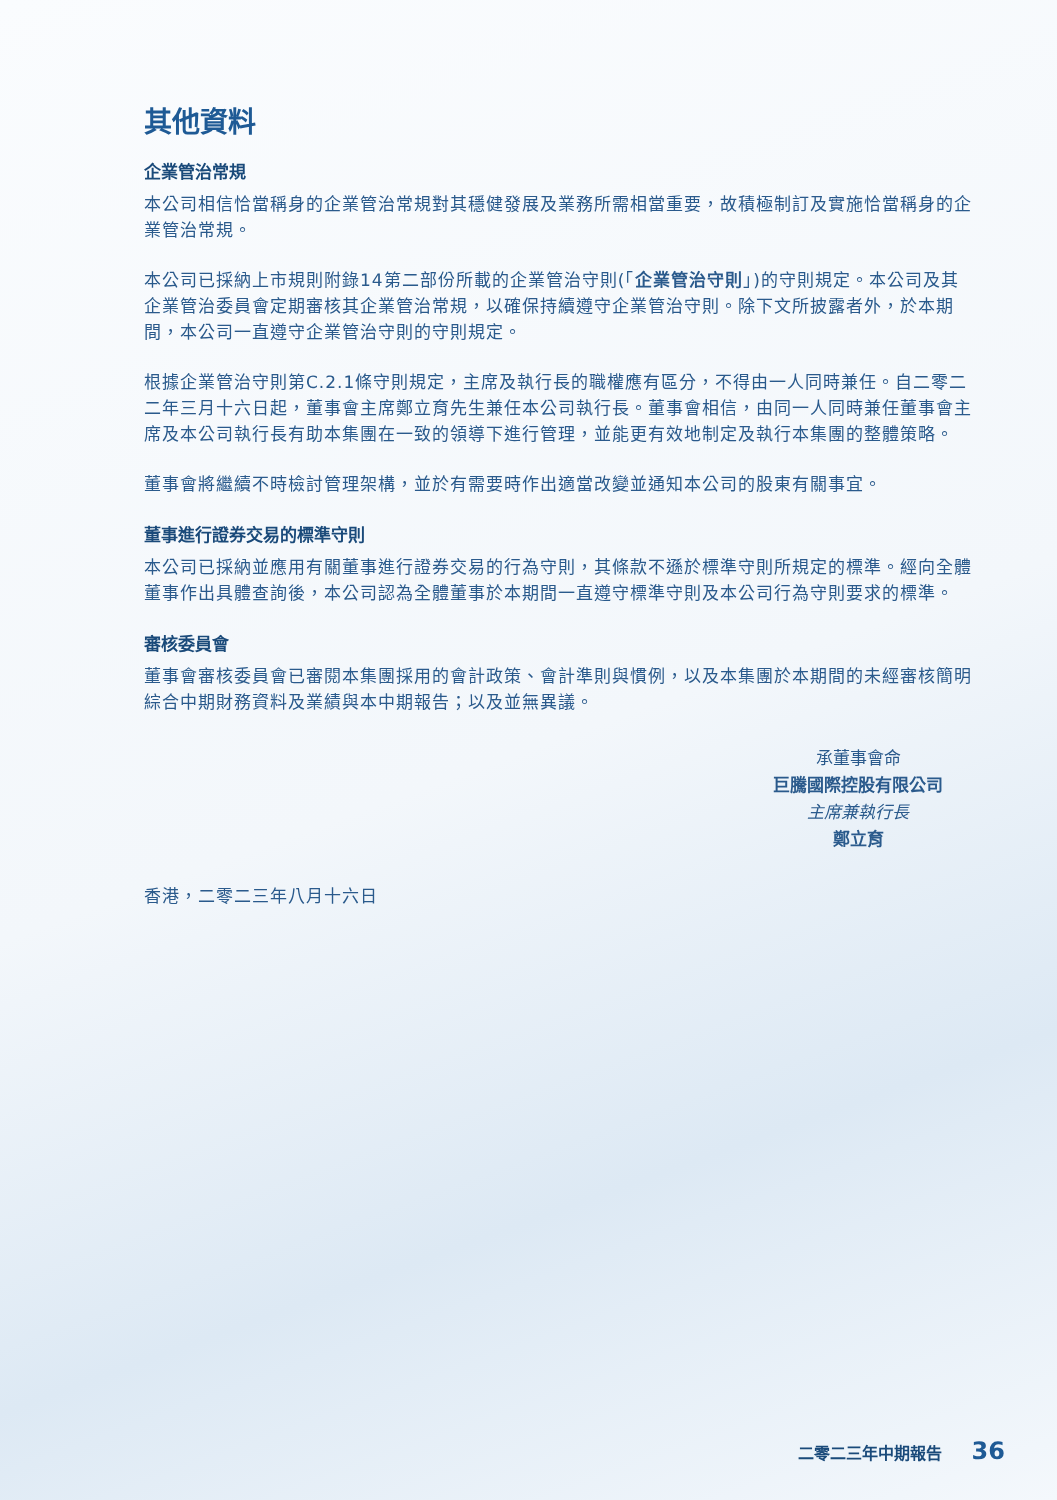其他資料
企業管治常規
本公司相信恰當稱身的企業管治常規對其穩健發展及業務所需相當重要，故積極制訂及實施恰當稱身的企業管治常規。
本公司已採納上市規則附錄14第二部份所載的企業管治守則(「企業管治守則」)的守則規定。本公司及其企業管治委員會定期審核其企業管治常規，以確保持續遵守企業管治守則。除下文所披露者外，於本期間，本公司一直遵守企業管治守則的守則規定。
根據企業管治守則第C.2.1條守則規定，主席及執行長的職權應有區分，不得由一人同時兼任。自二零二二年三月十六日起，董事會主席鄭立育先生兼任本公司執行長。董事會相信，由同一人同時兼任董事會主席及本公司執行長有助本集團在一致的領導下進行管理，並能更有效地制定及執行本集團的整體策略。
董事會將繼續不時檢討管理架構，並於有需要時作出適當改變並通知本公司的股東有關事宜。
董事進行證券交易的標準守則
本公司已採納並應用有關董事進行證券交易的行為守則，其條款不遜於標準守則所規定的標準。經向全體董事作出具體查詢後，本公司認為全體董事於本期間一直遵守標準守則及本公司行為守則要求的標準。
審核委員會
董事會審核委員會已審閱本集團採用的會計政策、會計準則與慣例，以及本集團於本期間的未經審核簡明綜合中期財務資料及業績與本中期報告；以及並無異議。
承董事會命
巨騰國際控股有限公司
主席兼執行長
鄭立育
香港，二零二三年八月十六日
二零二三年中期報告 36